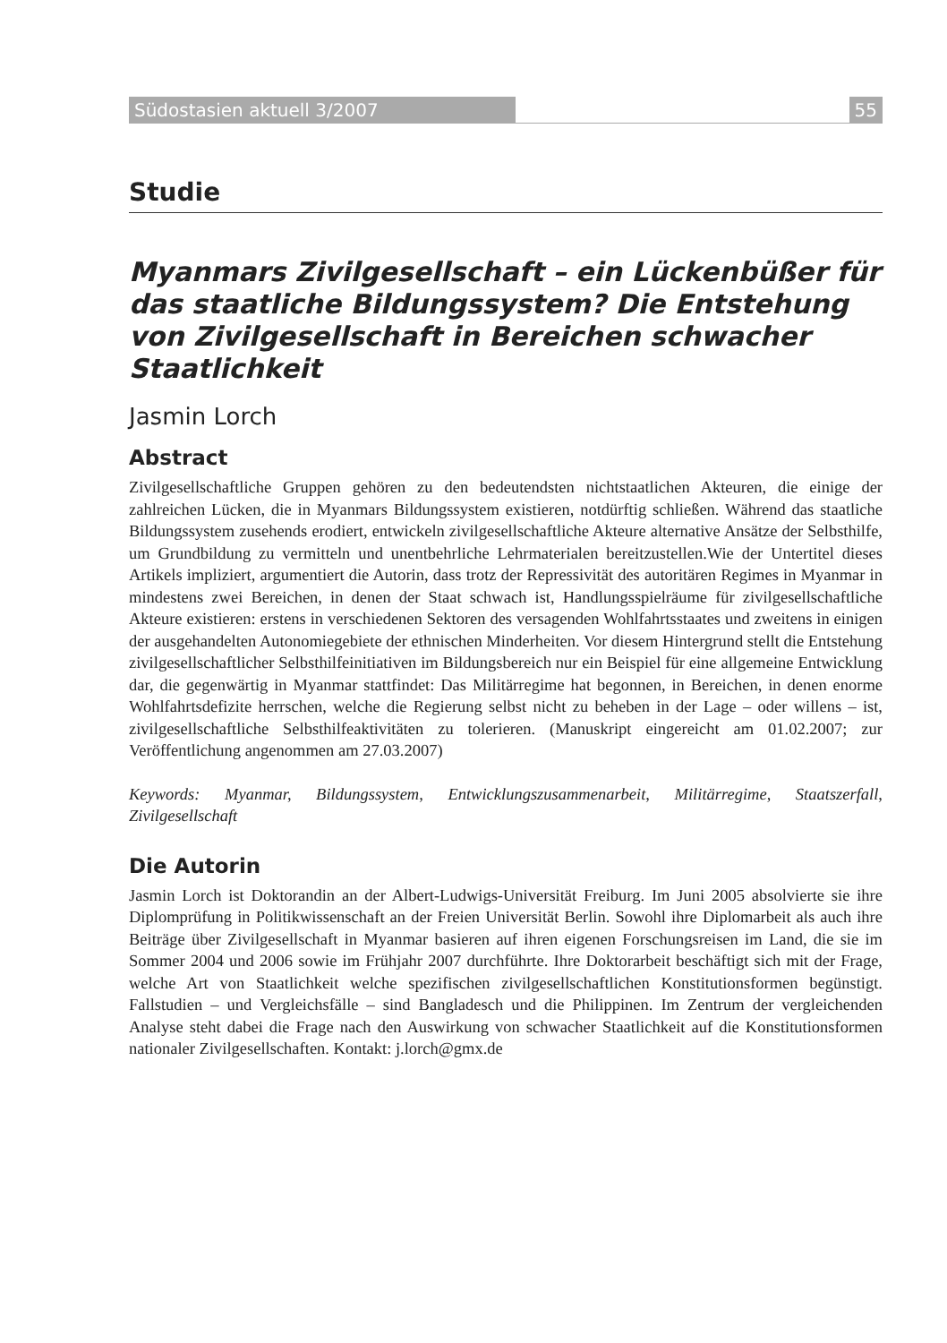Südostasien aktuell 3/2007 55
Studie
Myanmars Zivilgesellschaft – ein Lückenbüßer für das staatliche Bildungssystem? Die Entstehung von Zivilgesellschaft in Bereichen schwacher Staatlichkeit
Jasmin Lorch
Abstract
Zivilgesellschaftliche Gruppen gehören zu den bedeutendsten nichtstaatlichen Akteuren, die einige der zahlreichen Lücken, die in Myanmars Bildungssystem existieren, notdürftig schließen. Während das staatliche Bildungssystem zusehends erodiert, entwickeln zivilgesellschaftliche Akteure alternative Ansätze der Selbsthilfe, um Grundbildung zu vermitteln und unentbehrliche Lehrmaterialen bereitzustellen.Wie der Untertitel dieses Artikels impliziert, argumentiert die Autorin, dass trotz der Repressivität des autoritären Regimes in Myanmar in mindestens zwei Bereichen, in denen der Staat schwach ist, Handlungsspielräume für zivilgesellschaftliche Akteure existieren: erstens in verschiedenen Sektoren des versagenden Wohlfahrtsstaates und zweitens in einigen der ausgehandelten Autonomiegebiete der ethnischen Minderheiten. Vor diesem Hintergrund stellt die Entstehung zivilgesellschaftlicher Selbsthilfeinitiativen im Bildungsbereich nur ein Beispiel für eine allgemeine Entwicklung dar, die gegenwärtig in Myanmar stattfindet: Das Militärregime hat begonnen, in Bereichen, in denen enorme Wohlfahrtsdefizite herrschen, welche die Regierung selbst nicht zu beheben in der Lage – oder willens – ist, zivilgesellschaftliche Selbsthilfeaktivitäten zu tolerieren. (Manuskript eingereicht am 01.02.2007; zur Veröffentlichung angenommen am 27.03.2007)
Keywords: Myanmar, Bildungssystem, Entwicklungszusammenarbeit, Militärregime, Staatszerfall, Zivilgesellschaft
Die Autorin
Jasmin Lorch ist Doktorandin an der Albert-Ludwigs-Universität Freiburg. Im Juni 2005 absolvierte sie ihre Diplomprüfung in Politikwissenschaft an der Freien Universität Berlin. Sowohl ihre Diplomarbeit als auch ihre Beiträge über Zivilgesellschaft in Myanmar basieren auf ihren eigenen Forschungsreisen im Land, die sie im Sommer 2004 und 2006 sowie im Frühjahr 2007 durchführte. Ihre Doktorarbeit beschäftigt sich mit der Frage, welche Art von Staatlichkeit welche spezifischen zivilgesellschaftlichen Konstitutionsformen begünstigt. Fallstudien – und Vergleichsfälle – sind Bangladesch und die Philippinen. Im Zentrum der vergleichenden Analyse steht dabei die Frage nach den Auswirkung von schwacher Staatlichkeit auf die Konstitutionsformen nationaler Zivilgesellschaften. Kontakt: j.lorch@gmx.de